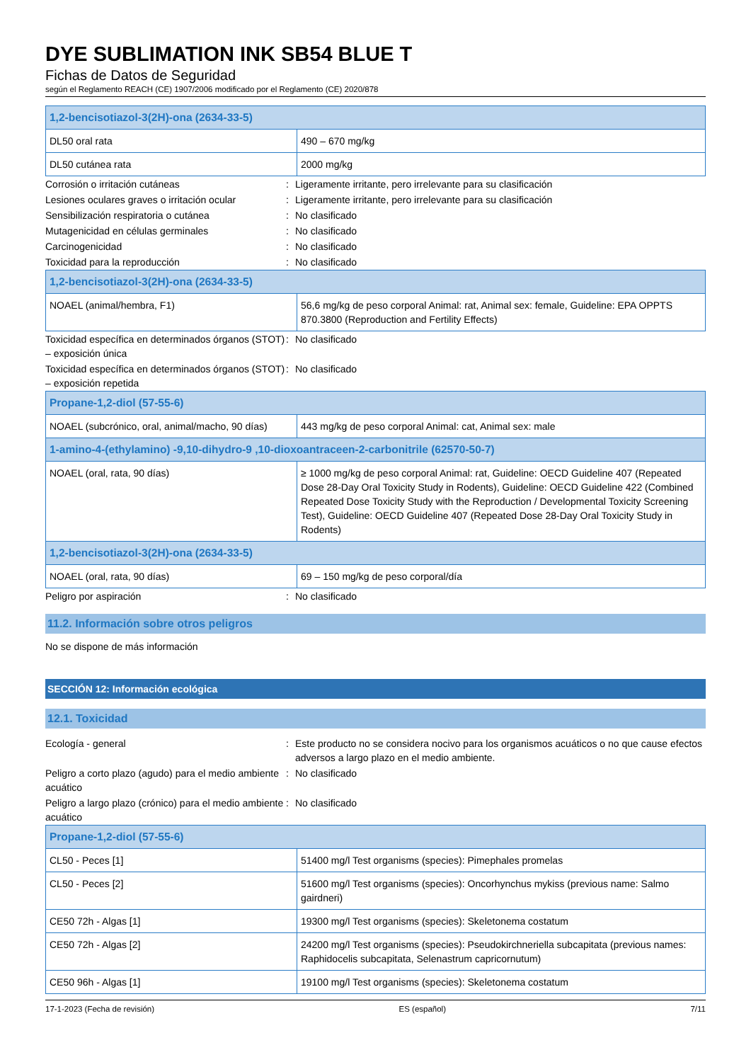DYE SUBLIMATION INK SB54 BLUE T
Fichas de Datos de Seguridad
según el Reglamento REACH (CE) 1907/2006 modificado por el Reglamento (CE) 2020/878
| 1,2-bencisotiazol-3(2H)-ona (2634-33-5) | |
| --- | --- |
| DL50 oral rata | 490 – 670 mg/kg |
| DL50 cutánea rata | 2000 mg/kg |
| Corrosión o irritación cutáneas | : | Ligeramente irritante, pero irrelevante para su clasificación |
| Lesiones oculares graves o irritación ocular | : | Ligeramente irritante, pero irrelevante para su clasificación |
| Sensibilización respiratoria o cutánea | : | No clasificado |
| Mutagenicidad en células germinales | : | No clasificado |
| Carcinogenicidad | : | No clasificado |
| Toxicidad para la reproducción | : | No clasificado |
| 1,2-bencisotiazol-3(2H)-ona (2634-33-5) | |
| --- | --- |
| NOAEL (animal/hembra, F1) | 56,6 mg/kg de peso corporal Animal: rat, Animal sex: female, Guideline: EPA OPPTS 870.3800 (Reproduction and Fertility Effects) |
| Toxicidad específica en determinados órganos (STOT) – exposición única | : | No clasificado |
| Toxicidad específica en determinados órganos (STOT) – exposición repetida | : | No clasificado |
| Propane-1,2-diol (57-55-6) | |
| --- | --- |
| NOAEL (subcrónico, oral, animal/macho, 90 días) | 443 mg/kg de peso corporal Animal: cat, Animal sex: male |
| 1-amino-4-(ethylamino) -9,10-dihydro-9 ,10-dioxoantraceen-2-carbonitrile (62570-50-7) | |
| NOAEL (oral, rata, 90 días) | ≥ 1000 mg/kg de peso corporal Animal: rat, Guideline: OECD Guideline 407 (Repeated Dose 28-Day Oral Toxicity Study in Rodents), Guideline: OECD Guideline 422 (Combined Repeated Dose Toxicity Study with the Reproduction / Developmental Toxicity Screening Test), Guideline: OECD Guideline 407 (Repeated Dose 28-Day Oral Toxicity Study in Rodents) |
| 1,2-bencisotiazol-3(2H)-ona (2634-33-5) | |
| NOAEL (oral, rata, 90 días) | 69 – 150 mg/kg de peso corporal/día |
| Peligro por aspiración | : | No clasificado |
11.2. Información sobre otros peligros
No se dispone de más información
SECCIÓN 12: Información ecológica
12.1. Toxicidad
| Ecología - general | : | Este producto no se considera nocivo para los organismos acuáticos o no que cause efectos adversos a largo plazo en el medio ambiente. |
| Peligro a corto plazo (agudo) para el medio ambiente acuático | : | No clasificado |
| Peligro a largo plazo (crónico) para el medio ambiente acuático | : | No clasificado |
| Propane-1,2-diol (57-55-6) | |
| --- | --- |
| CL50 - Peces [1] | 51400 mg/l Test organisms (species): Pimephales promelas |
| CL50 - Peces [2] | 51600 mg/l Test organisms (species): Oncorhynchus mykiss (previous name: Salmo gairdneri) |
| CE50 72h - Algas [1] | 19300 mg/l Test organisms (species): Skeletonema costatum |
| CE50 72h - Algas [2] | 24200 mg/l Test organisms (species): Pseudokirchneriella subcapitata (previous names: Raphidocelis subcapitata, Selenastrum capricornutum) |
| CE50 96h - Algas [1] | 19100 mg/l Test organisms (species): Skeletonema costatum |
17-1-2023 (Fecha de revisión) ES (español) 7/11